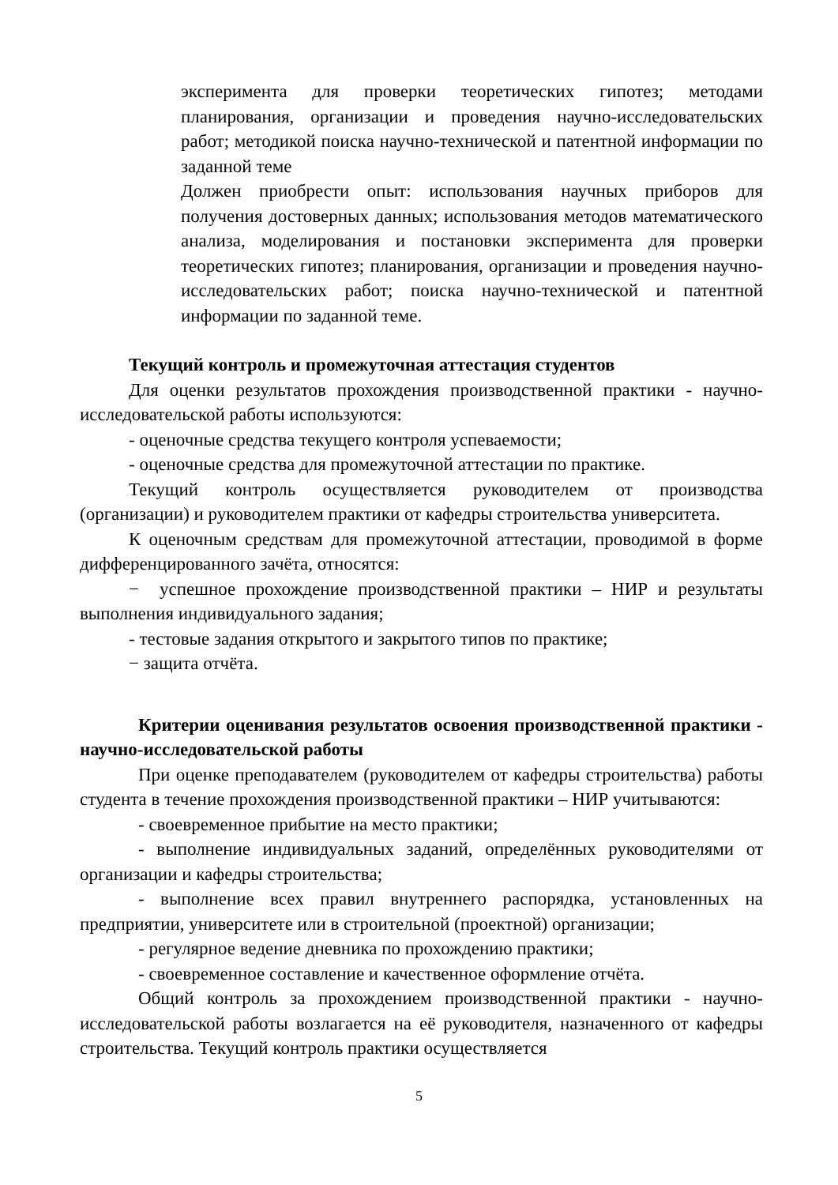эксперимента для проверки теоретических гипотез; методами планирования, организации и проведения научно-исследовательских работ; методикой поиска научно-технической и патентной информации по заданной теме
Должен приобрести опыт: использования научных приборов для получения достоверных данных; использования методов математического анализа, моделирования и постановки эксперимента для проверки теоретических гипотез; планирования, организации и проведения научно-исследовательских работ; поиска научно-технической и патентной информации по заданной теме.
Текущий контроль и промежуточная аттестация студентов
Для оценки результатов прохождения производственной практики - научно-исследовательской работы используются:
- оценочные средства текущего контроля успеваемости;
- оценочные средства для промежуточной аттестации по практике.
Текущий контроль осуществляется руководителем от производства (организации) и руководителем практики от кафедры строительства университета.
К оценочным средствам для промежуточной аттестации, проводимой в форме дифференцированного зачёта, относятся:
− успешное прохождение производственной практики – НИР и результаты выполнения индивидуального задания;
- тестовые задания открытого и закрытого типов по практике;
− защита отчёта.
Критерии оценивания результатов освоения производственной практики - научно-исследовательской работы
При оценке преподавателем (руководителем от кафедры строительства) работы студента в течение прохождения производственной практики – НИР учитываются:
- своевременное прибытие на место практики;
- выполнение индивидуальных заданий, определённых руководителями от организации и кафедры строительства;
- выполнение всех правил внутреннего распорядка, установленных на предприятии, университете или в строительной (проектной) организации;
- регулярное ведение дневника по прохождению практики;
- своевременное составление и качественное оформление отчёта.
Общий контроль за прохождением производственной практики - научно-исследовательской работы возлагается на её руководителя, назначенного от кафедры строительства. Текущий контроль практики осуществляется
5